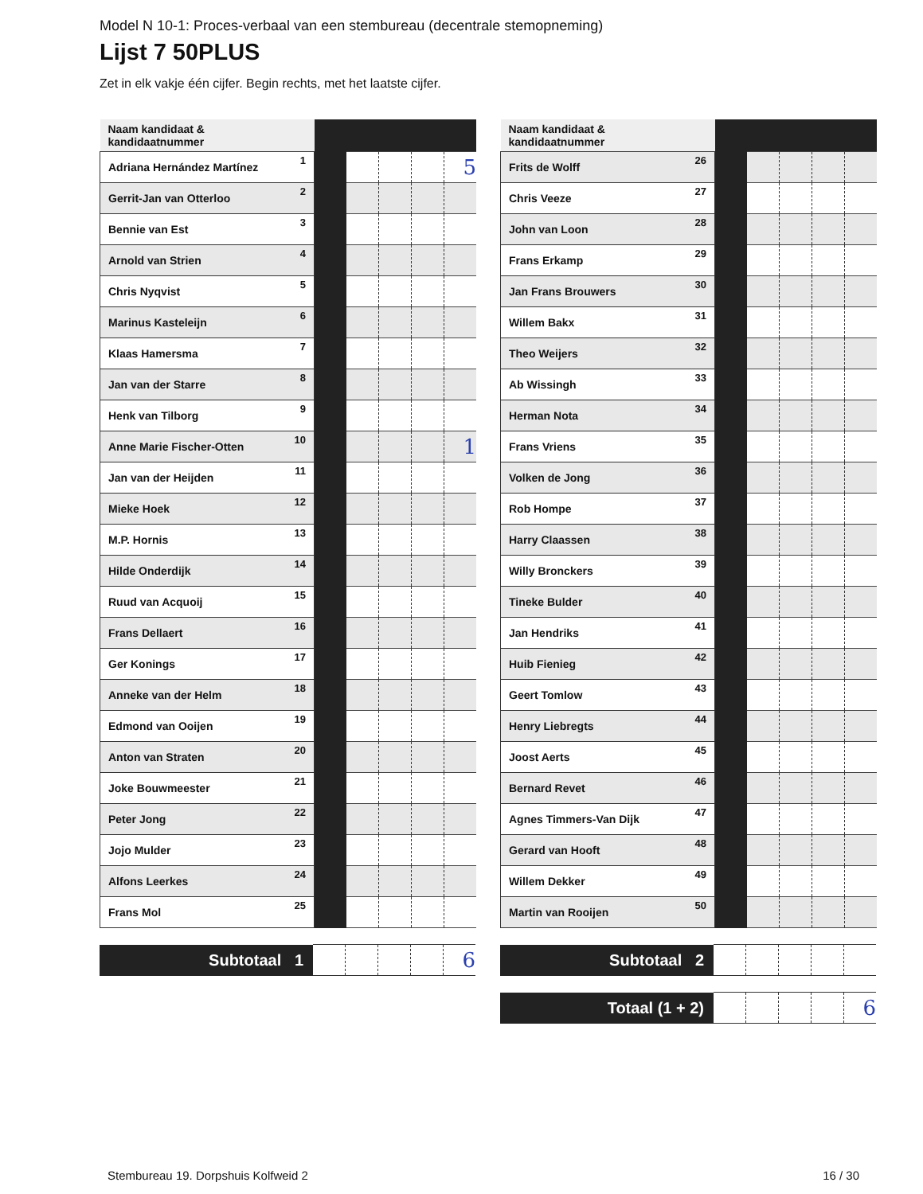Model N 10-1: Proces-verbaal van een stembureau (decentrale stemopneming)
Lijst 7 50PLUS
Zet in elk vakje één cijfer. Begin rechts, met het laatste cijfer.
| Naam kandidaat & kandidaatnummer | | | | | |
| --- | --- | --- | --- | --- | --- |
| Adriana Hernández Martínez 1 | | | | | 5 |
| Gerrit-Jan van Otterloo 2 | | | | | |
| Bennie van Est 3 | | | | | |
| Arnold van Strien 4 | | | | | |
| Chris Nyqvist 5 | | | | | |
| Marinus Kasteleijn 6 | | | | | |
| Klaas Hamersma 7 | | | | | |
| Jan van der Starre 8 | | | | | |
| Henk van Tilborg 9 | | | | | |
| Anne Marie Fischer-Otten 10 | | | | | 1 |
| Jan van der Heijden 11 | | | | | |
| Mieke Hoek 12 | | | | | |
| M.P. Hornis 13 | | | | | |
| Hilde Onderdijk 14 | | | | | |
| Ruud van Acquoij 15 | | | | | |
| Frans Dellaert 16 | | | | | |
| Ger Konings 17 | | | | | |
| Anneke van der Helm 18 | | | | | |
| Edmond van Ooijen 19 | | | | | |
| Anton van Straten 20 | | | | | |
| Joke Bouwmeester 21 | | | | | |
| Peter Jong 22 | | | | | |
| Jojo Mulder 23 | | | | | |
| Alfons Leerkes 24 | | | | | |
| Frans Mol 25 | | | | | |
| Subtotaal 1 | | | | | 6 |
| Naam kandidaat & kandidaatnummer | | | | | |
| --- | --- | --- | --- | --- | --- |
| Frits de Wolff 26 | | | | | |
| Chris Veeze 27 | | | | | |
| John van Loon 28 | | | | | |
| Frans Erkamp 29 | | | | | |
| Jan Frans Brouwers 30 | | | | | |
| Willem Bakx 31 | | | | | |
| Theo Weijers 32 | | | | | |
| Ab Wissingh 33 | | | | | |
| Herman Nota 34 | | | | | |
| Frans Vriens 35 | | | | | |
| Volken de Jong 36 | | | | | |
| Rob Hompe 37 | | | | | |
| Harry Claassen 38 | | | | | |
| Willy Bronckers 39 | | | | | |
| Tineke Bulder 40 | | | | | |
| Jan Hendriks 41 | | | | | |
| Huib Fienieg 42 | | | | | |
| Geert Tomlow 43 | | | | | |
| Henry Liebregts 44 | | | | | |
| Joost Aerts 45 | | | | | |
| Bernard Revet 46 | | | | | |
| Agnes Timmers-Van Dijk 47 | | | | | |
| Gerard van Hooft 48 | | | | | |
| Willem Dekker 49 | | | | | |
| Martin van Rooijen 50 | | | | | |
| Subtotaal 2 | | | | | |
| Totaal (1 + 2) | | | | | 6 |
Stembureau 19. Dorpshuis Kolfweid 2 16 / 30